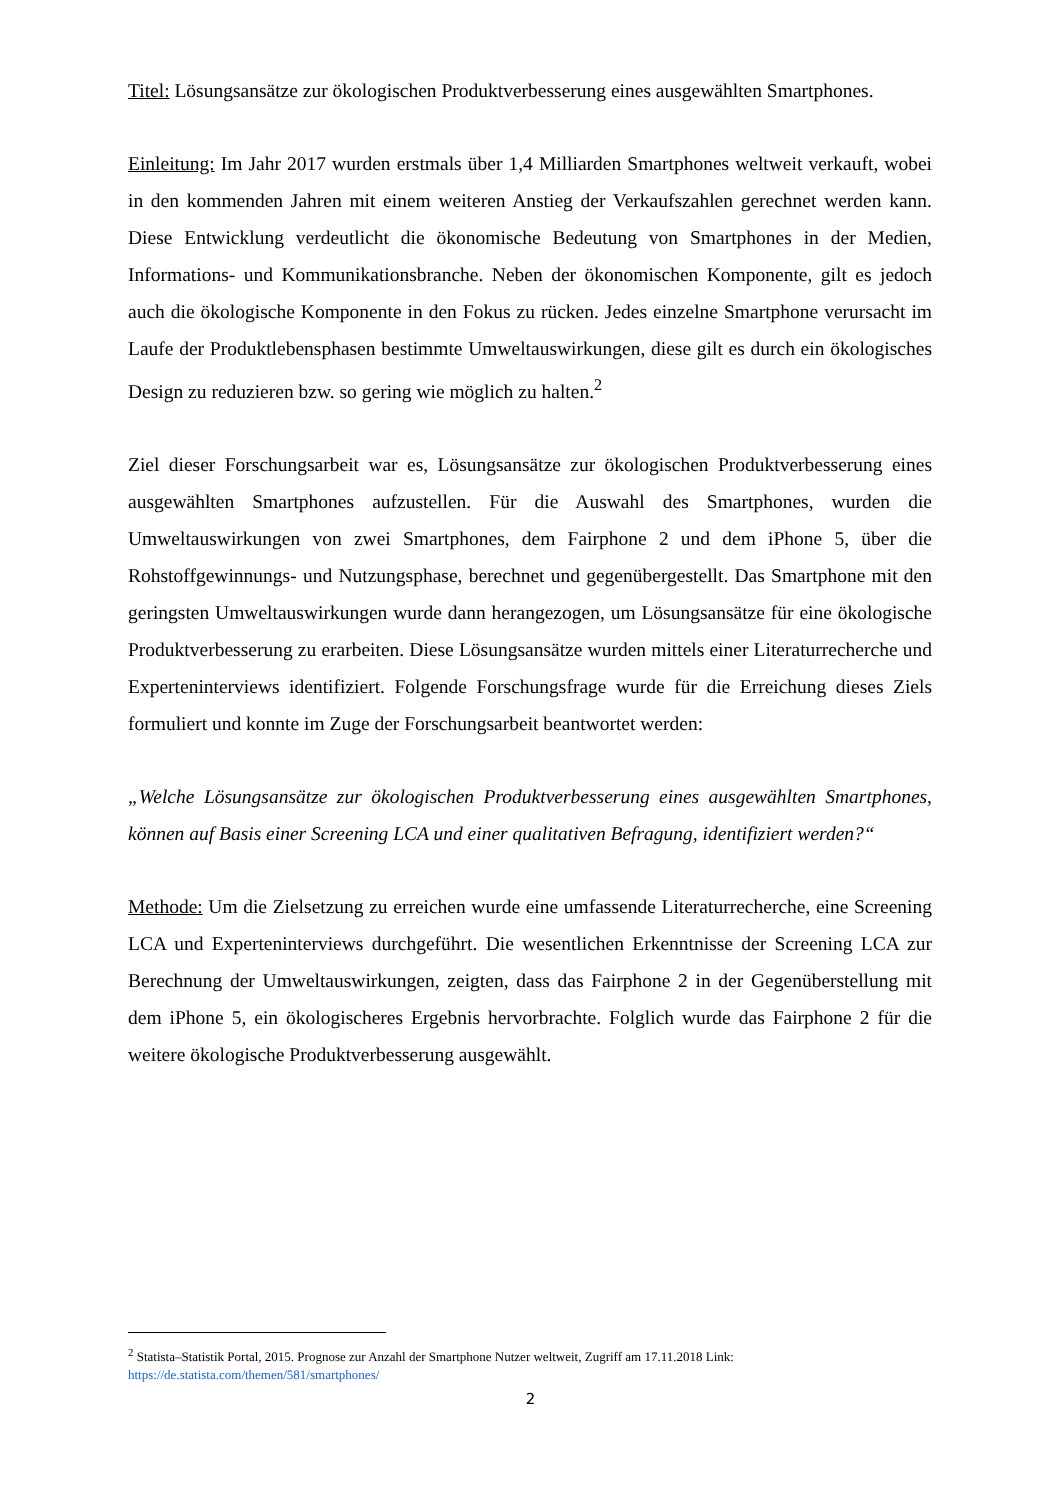Titel: Lösungsansätze zur ökologischen Produktverbesserung eines ausgewählten Smartphones.
Einleitung: Im Jahr 2017 wurden erstmals über 1,4 Milliarden Smartphones weltweit verkauft, wobei in den kommenden Jahren mit einem weiteren Anstieg der Verkaufszahlen gerechnet werden kann. Diese Entwicklung verdeutlicht die ökonomische Bedeutung von Smartphones in der Medien, Informations- und Kommunikationsbranche. Neben der ökonomischen Komponente, gilt es jedoch auch die ökologische Komponente in den Fokus zu rücken. Jedes einzelne Smartphone verursacht im Laufe der Produktlebensphasen bestimmte Umweltauswirkungen, diese gilt es durch ein ökologisches Design zu reduzieren bzw. so gering wie möglich zu halten.<sup>2</sup>
Ziel dieser Forschungsarbeit war es, Lösungsansätze zur ökologischen Produktverbesserung eines ausgewählten Smartphones aufzustellen. Für die Auswahl des Smartphones, wurden die Umweltauswirkungen von zwei Smartphones, dem Fairphone 2 und dem iPhone 5, über die Rohstoffgewinnungs- und Nutzungsphase, berechnet und gegenübergestellt. Das Smartphone mit den geringsten Umweltauswirkungen wurde dann herangezogen, um Lösungsansätze für eine ökologische Produktverbesserung zu erarbeiten. Diese Lösungsansätze wurden mittels einer Literaturrecherche und Experteninterviews identifiziert. Folgende Forschungsfrage wurde für die Erreichung dieses Ziels formuliert und konnte im Zuge der Forschungsarbeit beantwortet werden:
„Welche Lösungsansätze zur ökologischen Produktverbesserung eines ausgewählten Smartphones, können auf Basis einer Screening LCA und einer qualitativen Befragung, identifiziert werden?“
Methode: Um die Zielsetzung zu erreichen wurde eine umfassende Literaturrecherche, eine Screening LCA und Experteninterviews durchgeführt. Die wesentlichen Erkenntnisse der Screening LCA zur Berechnung der Umweltauswirkungen, zeigten, dass das Fairphone 2 in der Gegenüberstellung mit dem iPhone 5, ein ökologischeres Ergebnis hervorbrachte. Folglich wurde das Fairphone 2 für die weitere ökologische Produktverbesserung ausgewählt.
<sup>2</sup> Statista–Statistik Portal, 2015. Prognose zur Anzahl der Smartphone Nutzer weltweit, Zugriff am 17.11.2018 Link: https://de.statista.com/themen/581/smartphones/
2